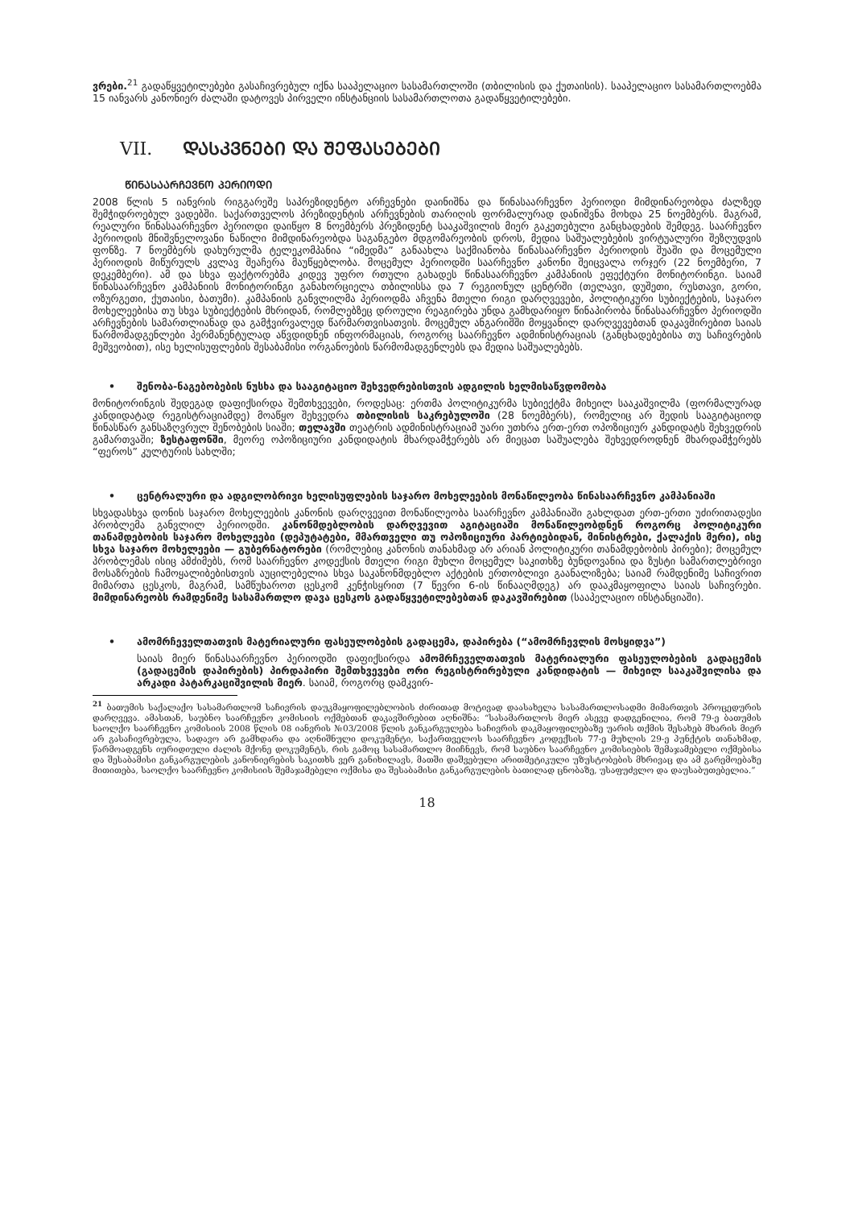ვრები.<sup>21</sup> გადაწყვეტილებები გასაჩივრებულ იქნა სააპელაციო სასამართლოში (თბილისის და ქუთაისის). სააპელაციო სასამართლოებმა 15 იანვარს კანონიერ ძალაში დატოვეს პირველი ინსტანციის სასამართლოთა გადაწყვეტილებები.
VII. ᲓᲐᲡᲙᲕᲜᲔᲑᲘ ᲓᲐ ᲨᲔᲤᲐᲡᲔᲑᲔᲑᲘ
ᲬᲘᲜᲐᲡᲐᲐᲠᲩᲔᲕᲜᲝ ᲞᲔᲠᲘᲝᲓᲘ
2008 წლის 5 იანვრის რიგგარეშე საპრეზიდენტო არჩევნები დაინიშნა და წინასაარჩევნო პერიოდი მიმდინარეობდა ძალზედ შემჭიდროებულ ვადებში. საქართველოს პრეზიდენტის არჩევნების თარიღის ფორმალურად დანიშვნა მოხდა 25 ნოემბერს. მაგრამ, რეალური წინასაარჩევნო პერიოდი დაიწყო 8 ნოემბერს პრეზიდენტ სააკაშვილის მიერ გაკეთებული განცხადების შემდეგ. საარჩევნო პერიოდის მნიშვნელოვანი ნაწილი მიმდინარეობდა საგანგებო მდგომარეობის დროს, მედია საშუალებების ვირტუალური შეზღუდვის ფონზე. 7 ნოემბერს დახურულმა ტელეკომპანია “იმედმა” განაახლა საქმიანობა წინასაარჩევნო პერიოდის შუაში და მოცემული პერიოდის მიწურულს კვლავ შეაჩერა მაუწყებლობა. მოცემულ პერიოდში საარჩევნო კანონი შეიცვალა ორჯერ (22 ნოემბერი, 7 დეკემბერი). ამ და სხვა ფაქტორებმა კიდევ უფრო რთული გახადეს წინასაარჩევნო კამპანიის ეფექტური მონიტორინგი. საიამ წინასაარჩევნო კამპანიის მონიტორინგი განახორციელა თბილისსა და 7 რეგიონულ ცენტრში (თელავი, დუშეთი, რუსთავი, გორი, ოზურგეთი, ქუთაისი, ბათუმი). კამპანიის განვლილმა პერიოდმა აჩვენა მთელი რიგი დარღვევები, პოლიტიკური სუბიექტების, საჯარო მოხელეებისა თუ სხვა სუბიექტების მხრიდან, რომლებზეც დროული რეაგირება უნდა გამხდარიყო წინაპირობა წინასაარჩევნო პერიოდში არჩევნების სამართლიანად და გამჭვირვალედ წარმართვისათვის. მოცემულ ანგარიშში მოყვანილ დარღვევებთან დაკავშირებით საიას წარმომადგენლები პერმანენტულად აწვდიდნენ ინფორმაციას, როგორც საარჩევნო ადმინისტრაციას (განცხადებებისა თუ საჩივრების მეშვეობით), ისე ხელისუფლების შესაბამისი ორგანოების წარმომადგენლებს და მედია საშუალებებს.
• შენობა-ნაგებობების ნუსხა და სააგიტაციო შეხვედრებისთვის ადგილის ხელმისაწვდომობა
მონიტორინგის შედეგად დაფიქსირდა შემთხვევები, როდესაც: ერთმა პოლიტიკურმა სუბიექტმა მიხეილ სააკაშვილმა (ფორმალურად კანდიდატად რეგისტრაციამდე) მოაწყო შეხვედრა თბილისის საკრებულოში (28 ნოემბერს), რომელიც არ შედის სააგიტაციოდ წინასწარ განსაზღვრულ შენობების სიაში; თელავში თეატრის ადმინისტრაციამ უარი უთხრა ერთ-ერთ ოპოზიციურ კანდიდატს შეხვედრის გამართვაში; ზესტაფონში, მეორე ოპოზიციური კანდიდატის მხარდამჭერებს არ მიეცათ საშუალება შეხვედროდნენ მხარდამჭერებს “ფეროს” კულტურის სახლში;
• ცენტრალური და ადგილობრივი ხელისუფლების საჯარო მოხელეების მონაწილეობა წინასაარჩევნო კამპანიაში
სხვადასხვა დონის საჯარო მოხელეების კანონის დარღვევით მონაწილეობა საარჩევნო კამპანიაში გახლდათ ერთ-ერთი უძირითადესი პრობლემა განვლილ პერიოდში. კანონმდებლობის დარღვევით აგიტაციაში მონაწილეობდნენ როგორც პოლიტიკური თანამდებობის საჯარო მოხელეები (დეპუტატები, მმართველი თუ ოპოზიციური პარტიებიდან, მინისტრები, ქალაქის მერი), ისე სხვა საჯარო მოხელეები — გუბერნატორები (რომლებიც კანონის თანახმად არ არიან პოლიტიკური თანამდებობის პირები); მოცემულ პრობლემას ისიც ამძიმებს, რომ საარჩევნო კოდექსის მთელი რიგი მუხლი მოცემულ საკითხზე ბუნდოვანია და ზუსტი სამართლებრივი მოსაზრების ჩამოყალიბებისთვის აუცილებელია სხვა საკანონმდებლო აქტების ერთობლივი გაანალიზება; საიამ რამდენიმე საჩივრით მიმართა ცესკოს, მაგრამ, სამწუხაროთ ცესკომ კენჭისყრით (7 წევრი 6-ის წინააღმდეგ) არ დააკმაყოფილა საიას საჩივრები. მიმდინარეობს რამდენიმე სასამართლო დავა ცესკოს გადაწყვეტილებებთან დაკავშირებით (სააპელაციო ინსტანციაში).
• ამომრჩეველთათვის მატერიალური ფასეულობების გადაცემა, დაპირება (“ამომრჩევლის მოსყიდვა”)
საიას მიერ წინასაარჩევნო პერიოდში დაფიქსირდა ამომრჩეველთათვის მატერიალური ფასეულობების გადაცემის (გადაცემის დაპირების) პირდაპირი შემთხვევები ორი რეგისტრირებული კანდიდატის — მიხეილ სააკაშვილისა და არკადი პატარკაციშვილის მიერ. საიამ, როგორც დამკვირ-
<sup>21</sup> ბათუმის საქალაქო სასამართლომ საჩივრის დაუკმაყოფილებლობის ძირითად მოტივად დაასახელა სასამართლოსადმი მიმართვის პროცედურის დარღვევა. ამასთან, საუბნო საარჩევნო კომისიის ოქმებთან დაკავშირებით აღნიშნა: “სასამართლოს მიერ ასევე დადგენილია, რომ 79-ე ბათუმის საოლქო საარჩევნო კომისიის 2008 წლის 08 იანვრის №03/2008 წლის განკარგულება საჩივრის დაკმაყოფილებაზე უარის თქმის შესახებ მხარის მიერ არ გასაჩივრებულა, სადავო არ გამხდარა და აღნიშნული დოკუმენტი, საქართველოს საარჩევნო კოდექსის 77-ე მუხლის 29-ე პუნქტის თანახმად, წარმოადგენს იურიდიული ძალის მქონე დოკუმენტს, რის გამოც სასამართლო მიიჩნევს, რომ საუბნო საარჩევნო კომისიების შემაჯამებელი ოქმებისა და შესაბამისი განკარგულების კანონიერების საკითხს ვერ განიხილავს, მათში დაშვებული არითმეტიკული უზუსტობების მხრივაც და ამ გარემოებაზე მითითება, საოლქო საარჩევნო კომისიის შემაჯამებელი ოქმისა და შესაბამისი განკარგულების ბათილად ცნობაზე, უსაფუძვლო და დაუსაბუთებელია.”
18